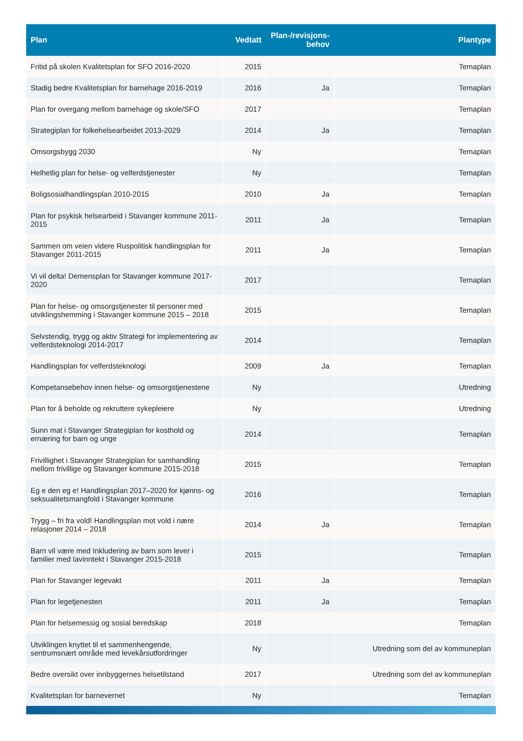| Plan | Vedtatt | Plan-/revisjons- behov | Plantype |
| --- | --- | --- | --- |
| Fritid på skolen Kvalitetsplan for SFO 2016-2020 | 2015 | | Temaplan |
| Stadig bedre Kvalitetsplan for barnehage 2016-2019 | 2016 | Ja | Temaplan |
| Plan for overgang mellom barnehage og skole/SFO | 2017 | | Temaplan |
| Strategiplan for folkehelsearbeidet 2013-2029 | 2014 | Ja | Temaplan |
| Omsorgsbygg 2030 | Ny | | Temaplan |
| Helhetlig plan for helse- og velferdstjenester | Ny | | Temaplan |
| Boligsosialhandlingsplan 2010-2015 | 2010 | Ja | Temaplan |
| Plan for psykisk helsearbeid i Stavanger kommune 2011-2015 | 2011 | Ja | Temaplan |
| Sammen om veien videre Ruspolitisk handlingsplan for Stavanger 2011-2015 | 2011 | Ja | Temaplan |
| Vi vil delta! Demensplan for Stavanger kommune 2017-2020 | 2017 | | Temaplan |
| Plan for helse- og omsorgstjenester til personer med utviklingshemming i Stavanger kommune 2015 – 2018 | 2015 | | Temaplan |
| Selvstendig, trygg og aktiv Strategi for implementering av velferdsteknologi 2014-2017 | 2014 | | Temaplan |
| Handlingsplan for velferdsteknologi | 2009 | Ja | Temaplan |
| Kompetansebehov innen helse- og omsorgstjenestene | Ny | | Utredning |
| Plan for å beholde og rekruttere sykepleiere | Ny | | Utredning |
| Sunn mat i Stavanger Strategiplan for kosthold og ernæring for barn og unge | 2014 | | Temaplan |
| Frivillighet i Stavanger Strategiplan for samhandling mellom frivillige og Stavanger kommune 2015-2018 | 2015 | | Temaplan |
| Eg e den eg e! Handlingsplan 2017–2020 for kjønns- og seksualitetsmangfold i Stavanger kommune | 2016 | | Temaplan |
| Trygg – fri fra vold! Handlingsplan mot vold i nære relasjoner 2014 – 2018 | 2014 | Ja | Temaplan |
| Barn vil være med Inkludering av barn som lever i familier med lavinntekt i Stavanger 2015-2018 | 2015 | | Temaplan |
| Plan for Stavanger legevakt | 2011 | Ja | Temaplan |
| Plan for legetjenesten | 2011 | Ja | Temaplan |
| Plan for helsemessig og sosial beredskap | 2018 | | Temaplan |
| Utviklingen knyttet til et sammenhengende, sentrumsnært område med levekårsutfordringer | Ny | | Utredning som del av kommuneplan |
| Bedre oversikt over innbyggernes helsetilstand | 2017 | | Utredning som del av kommuneplan |
| Kvalitetsplan for barnevernet | Ny | | Temaplan |